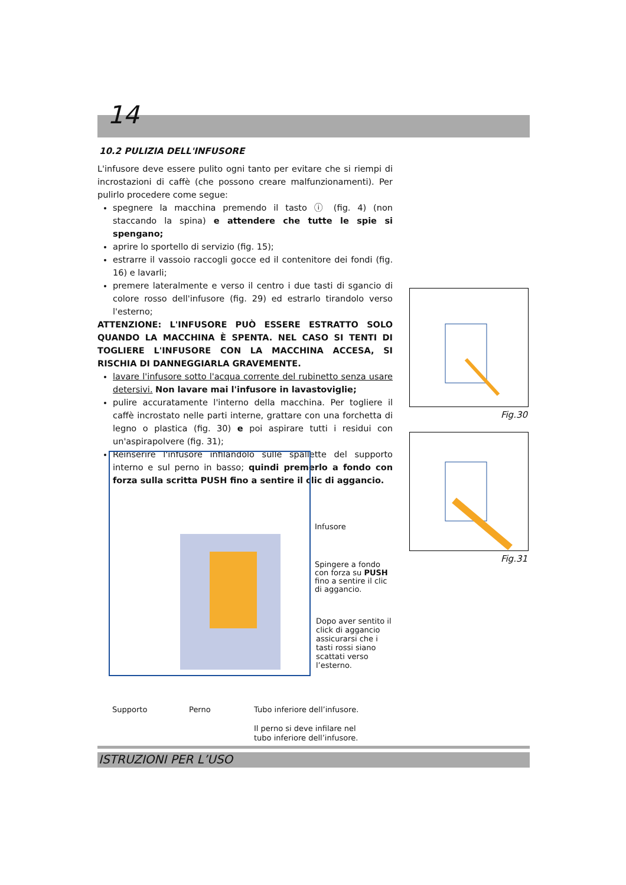14
10.2 PULIZIA DELL'INFUSORE
L'infusore deve essere pulito ogni tanto per evitare che si riempi di incrostazioni di caffè (che possono creare malfunzionamenti). Per pulirlo procedere come segue:
spegnere la macchina premendo il tasto ⓘ (fig. 4) (non staccando la spina) e attendere che tutte le spie si spengano;
aprire lo sportello di servizio (fig. 15);
estrarre il vassoio raccogli gocce ed il contenitore dei fondi (fig. 16) e lavarli;
premere lateralmente e verso il centro i due tasti di sgancio di colore rosso dell'infusore (fig. 29) ed estrarlo tirandolo verso l'esterno;
ATTENZIONE: L'INFUSORE PUÒ ESSERE ESTRATTO SOLO QUANDO LA MACCHINA È SPENTA. NEL CASO SI TENTI DI TOGLIERE L'INFUSORE CON LA MACCHINA ACCESA, SI RISCHIA DI DANNEGGIARLA GRAVEMENTE.
lavare l'infusore sotto l'acqua corrente del rubinetto senza usare detersivi. Non lavare mai l'infusore in lavastoviglie;
pulire accuratamente l'interno della macchina. Per togliere il caffè incrostato nelle parti interne, grattare con una forchetta di legno o plastica (fig. 30) e poi aspirare tutti i residui con un'aspirapolvere (fig. 31);
Reinserire l'infusore infilandolo sulle spallette del supporto interno e sul perno in basso; quindi premerlo a fondo con forza sulla scritta PUSH fino a sentire il clic di aggancio.
Fig.30
Fig.31
Infusore
Spingere a fondo
con forza su PUSH
fino a sentire il clic
di aggancio.
Dopo aver sentito il click di aggancio assicurarsi che i tasti rossi siano scattati verso l’esterno.
Supporto Perno
Tubo inferiore dell’infusore.
Il perno si deve infilare nel
tubo inferiore dell’infusore.
ISTRUZIONI PER L’USO